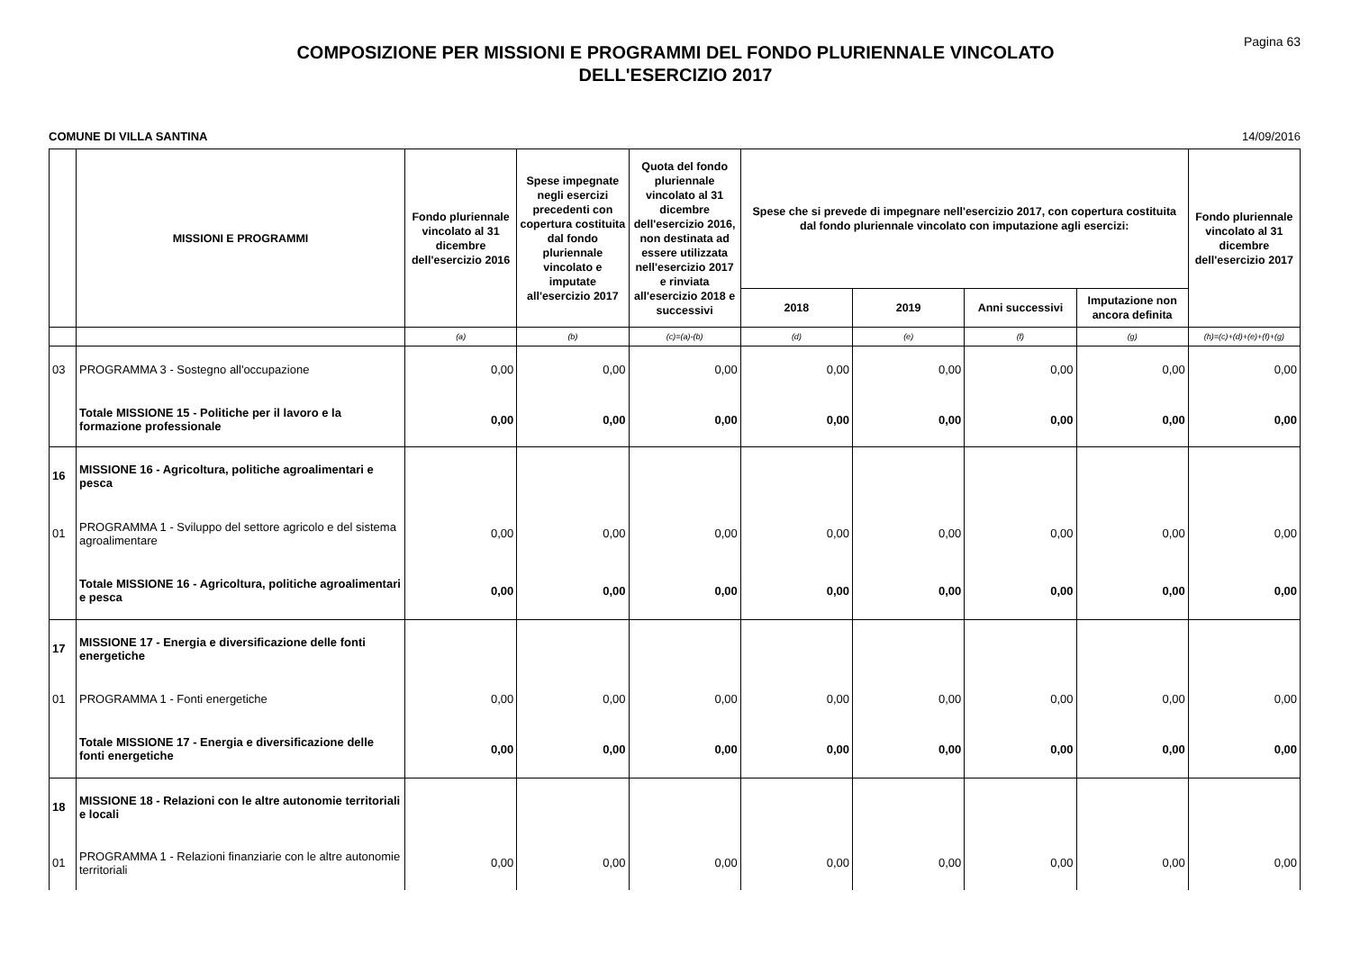Pagina 63
COMPOSIZIONE PER MISSIONI E PROGRAMMI DEL FONDO PLURIENNALE VINCOLATO
DELL'ESERCIZIO 2017
COMUNE DI VILLA SANTINA 14/09/2016
| | MISSIONI E PROGRAMMI | Fondo pluriennale vincolato al 31 dicembre dell'esercizio 2016 | Spese impegnate negli esercizi precedenti con copertura costituita dal fondo pluriennale vincolato e imputate all'esercizio 2017 | Quota del fondo pluriennale vincolato al 31 dicembre dell'esercizio 2016, non destinata ad essere utilizzata nell'esercizio 2017 e rinviata all'esercizio 2018 e successivi | Spese che si prevede di impegnare nell'esercizio 2017, con copertura costituita dal fondo pluriennale vincolato con imputazione agli esercizi: | | | | Fondo pluriennale vincolato al 31 dicembre dell'esercizio 2017 |
| --- | --- | --- | --- | --- | --- | --- | --- | --- | --- |
| | | | | | 2018 | 2019 | Anni successivi | Imputazione non ancora definita | |
| | | (a) | (b) | (c)=(a)-(b) | (d) | (e) | (f) | (g) | (h)=(c)+(d)+(e)+(f)+(g) |
| 03 | PROGRAMMA 3 - Sostegno all'occupazione | 0,00 | 0,00 | 0,00 | 0,00 | 0,00 | 0,00 | 0,00 | 0,00 |
| | Totale MISSIONE 15 - Politiche per il lavoro e la formazione professionale | 0,00 | 0,00 | 0,00 | 0,00 | 0,00 | 0,00 | 0,00 | 0,00 |
| 16 | MISSIONE 16 - Agricoltura, politiche agroalimentari e pesca | | | | | | | | |
| 01 | PROGRAMMA 1 - Sviluppo del settore agricolo e del sistema agroalimentare | 0,00 | 0,00 | 0,00 | 0,00 | 0,00 | 0,00 | 0,00 | 0,00 |
| | Totale MISSIONE 16 - Agricoltura, politiche agroalimentari e pesca | 0,00 | 0,00 | 0,00 | 0,00 | 0,00 | 0,00 | 0,00 | 0,00 |
| 17 | MISSIONE 17 - Energia e diversificazione delle fonti energetiche | | | | | | | | |
| 01 | PROGRAMMA 1 - Fonti energetiche | 0,00 | 0,00 | 0,00 | 0,00 | 0,00 | 0,00 | 0,00 | 0,00 |
| | Totale MISSIONE 17 - Energia e diversificazione delle fonti energetiche | 0,00 | 0,00 | 0,00 | 0,00 | 0,00 | 0,00 | 0,00 | 0,00 |
| 18 | MISSIONE 18 - Relazioni con le altre autonomie territoriali e locali | | | | | | | | |
| 01 | PROGRAMMA 1 - Relazioni finanziarie con le altre autonomie territoriali | 0,00 | 0,00 | 0,00 | 0,00 | 0,00 | 0,00 | 0,00 | 0,00 |